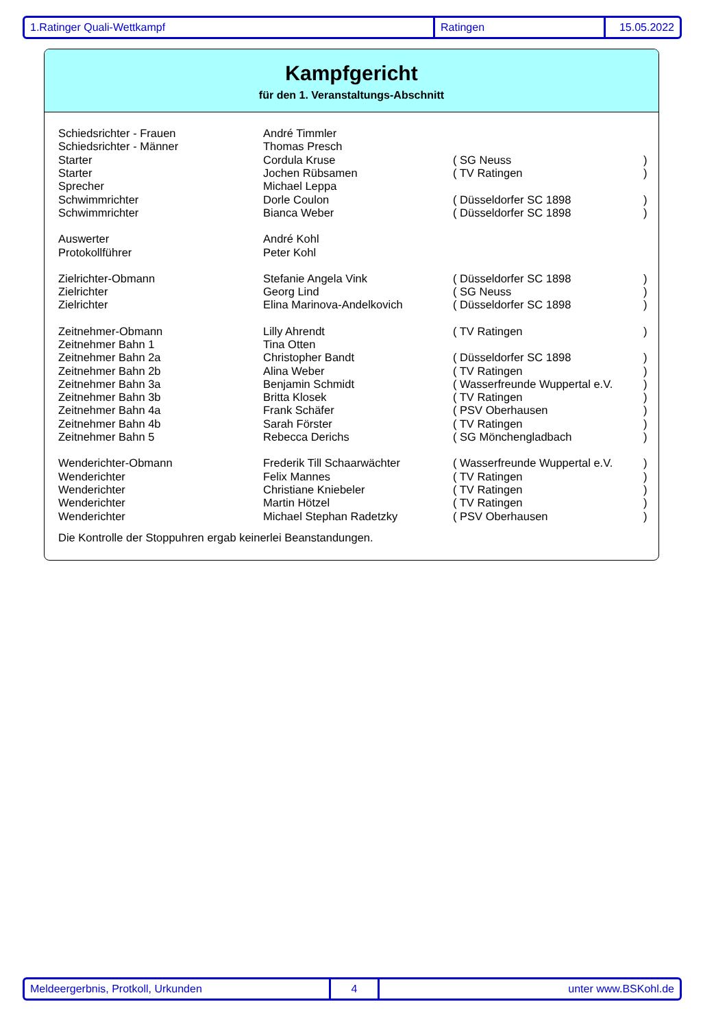1.Ratinger Quali-Wettkampf Ratingen 15.05.2022
Kampfgericht
für den 1. Veranstaltungs-Abschnitt
| Schiedsrichter - Frauen | André Timmler | | |
| Schiedsrichter - Männer | Thomas Presch | | |
| Starter | Cordula Kruse | ( SG Neuss | ) |
| Starter | Jochen Rübsamen | ( TV Ratingen | ) |
| Sprecher | Michael Leppa | | |
| Schwimmrichter | Dorle Coulon | ( Düsseldorfer SC 1898 | ) |
| Schwimmrichter | Bianca Weber | ( Düsseldorfer SC 1898 | ) |
| Auswerter | André Kohl | | |
| Protokollführer | Peter Kohl | | |
| Zielrichter-Obmann | Stefanie Angela Vink | ( Düsseldorfer SC 1898 | ) |
| Zielrichter | Georg Lind | ( SG Neuss | ) |
| Zielrichter | Elina Marinova-Andelkovich | ( Düsseldorfer SC 1898 | ) |
| Zeitnehmer-Obmann | Lilly Ahrendt | ( TV Ratingen | ) |
| Zeitnehmer Bahn 1 | Tina Otten | | |
| Zeitnehmer Bahn 2a | Christopher Bandt | ( Düsseldorfer SC 1898 | ) |
| Zeitnehmer Bahn 2b | Alina Weber | ( TV Ratingen | ) |
| Zeitnehmer Bahn 3a | Benjamin Schmidt | ( Wasserfreunde Wuppertal e.V. | ) |
| Zeitnehmer Bahn 3b | Britta Klosek | ( TV Ratingen | ) |
| Zeitnehmer Bahn 4a | Frank Schäfer | ( PSV Oberhausen | ) |
| Zeitnehmer Bahn 4b | Sarah Förster | ( TV Ratingen | ) |
| Zeitnehmer Bahn 5 | Rebecca Derichs | ( SG Mönchengladbach | ) |
| Wenderichter-Obmann | Frederik Till Schaarwächter | ( Wasserfreunde Wuppertal e.V. | ) |
| Wenderichter | Felix Mannes | ( TV Ratingen | ) |
| Wenderichter | Christiane Kniebeler | ( TV Ratingen | ) |
| Wenderichter | Martin Hötzel | ( TV Ratingen | ) |
| Wenderichter | Michael Stephan Radetzky | ( PSV Oberhausen | ) |
Die Kontrolle der Stoppuhren ergab keinerlei Beanstandungen.
Meldeergerbnis, Protkoll, Urkunden 4 unter www.BSKohl.de